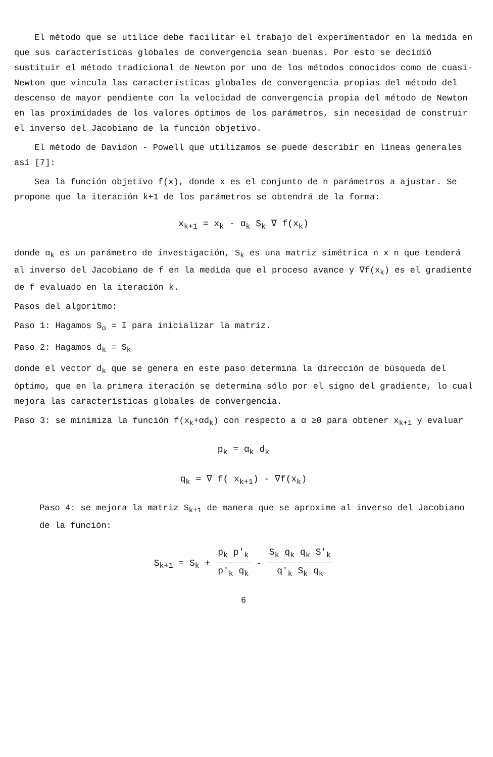El método que se utilice debe facilitar el trabajo del experimentador en la medida en que sus características globales de convergencia sean buenas. Por esto se decidió sustituir el método tradicional de Newton por uno de los métodos conocidos como de cuasi-Newton que vincula las características globales de convergencia propias del método del descenso de mayor pendiente con la velocidad de convergencia propia del método de Newton en las proximidades de los valores óptimos de los parámetros, sin necesidad de construir el inverso del Jacobiano de la función objetivo.
El método de Davidon - Powell que utilizamos se puede describir en líneas generales así [7]:
Sea la función objetivo f(x), donde x es el conjunto de n parámetros a ajustar. Se propone que la iteración k+1 de los parámetros se obtendrá de la forma:
x<sub>k+1</sub> = x<sub>k</sub> - α<sub>k</sub> S<sub>k</sub> ∇ f(x<sub>k</sub>)
donde α<sub>k</sub> es un parámetro de investigación, S<sub>k</sub> es una matriz simétrica n x n que tenderá al inverso del Jacobiano de f en la medida que el proceso avance y ∇f(x<sub>k</sub>) es el gradiente de f evaluado en la iteración k.
Pasos del algoritmo:
Paso 1: Hagamos S<sub>o</sub> = I para inicializar la matriz.
Paso 2: Hagamos d<sub>k</sub> = S<sub>k</sub>
donde el vector d<sub>k</sub> que se genera en este paso determina la dirección de búsqueda del óptimo, que en la primera iteración se determina sólo por el signo del gradiente, lo cual mejora las características globales de convergencia.
Paso 3: se minimiza la función f(x<sub>k</sub>+αd<sub>k</sub>) con respecto a α ≥0 para obtener x<sub>k+1</sub> y evaluar
p<sub>k</sub> = α<sub>k</sub> d<sub>k</sub>
q<sub>k</sub> = ∇ f( x<sub>k+1</sub>) - ∇f(x<sub>k</sub>)
Paso 4: se mejora la matriz S<sub>k+1</sub> de manera que se aproxime al inverso del Jacobiano de la función:
S<sub>k+1</sub> = S<sub>k</sub> + p<sub>k</sub> p'<sub>k</sub> p'<sub>k</sub> q<sub>k</sub> - S<sub>k</sub> q<sub>k</sub> q<sub>k</sub> S'<sub>k</sub> q'<sub>k</sub> S<sub>k</sub> q<sub>k</sub>
6